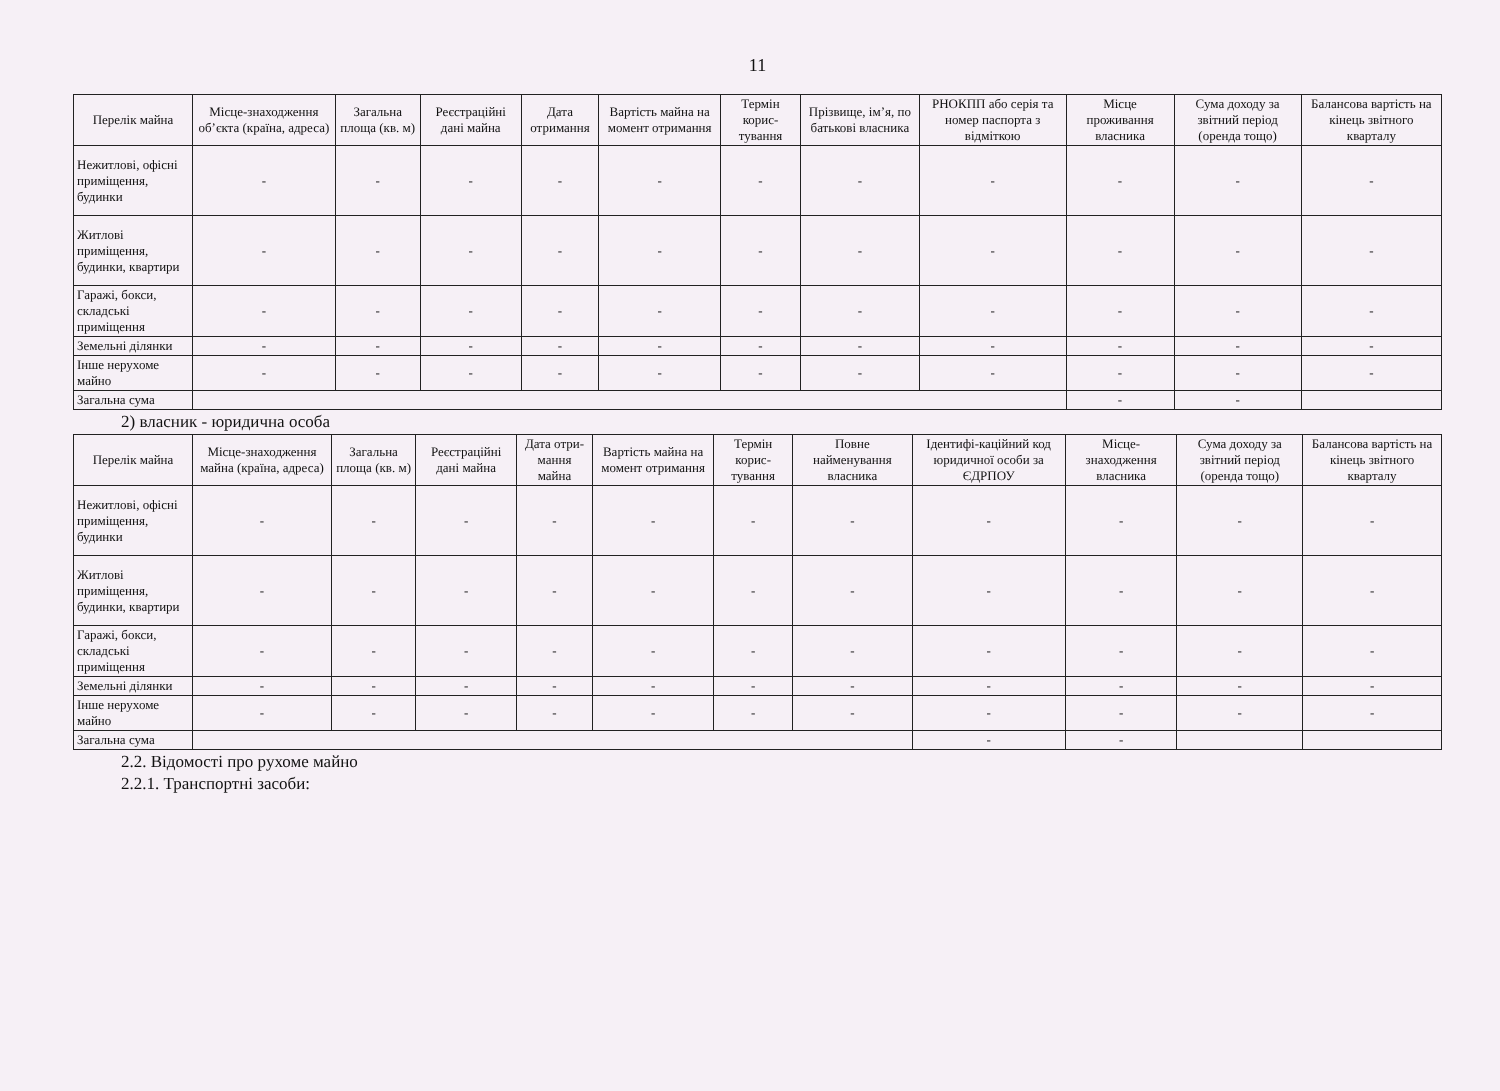11
| Перелік майна | Місце-знаходження об’єкта (країна, адреса) | Загальна площа (кв. м) | Реєстраційні дані майна | Дата отримання | Вартість майна на момент отримання | Термін корис-тування | Прізвище, ім’я, по батькові власника | РНОКПП або серія та номер паспорта з відміткою | Місце проживання власника | Сума доходу за звітний період (оренда тощо) | Балансова вартість на кінець звітного кварталу |
| --- | --- | --- | --- | --- | --- | --- | --- | --- | --- | --- | --- |
| Нежитлові, офісні приміщення, будинки | - | - | - | - | - | - | - | - | - | - | - |
| Житлові приміщення, будинки, квартири | - | - | - | - | - | - | - | - | - | - | - |
| Гаражі, бокси, складські приміщення | - | - | - | - | - | - | - | - | - | - | - |
| Земельні ділянки | - | - | - | - | - | - | - | - | - | - | - |
| Інше нерухоме майно | - | - | - | - | - | - | - | - | - | - | - |
| Загальна сума | | | | | | | | | - | - | |
2) власник - юридична особа
| Перелік майна | Місце-знаходження майна (країна, адреса) | Загальна площа (кв. м) | Реєстраційні дані майна | Дата отри-мання майна | Вартість майна на момент отримання | Термін корис-тування | Повне найменування власника | Ідентифі-каційний код юридичної особи за ЄДРПОУ | Місце-знаходження власника | Сума доходу за звітний період (оренда тощо) | Балансова вартість на кінець звітного кварталу |
| --- | --- | --- | --- | --- | --- | --- | --- | --- | --- | --- | --- |
| Нежитлові, офісні приміщення, будинки | - | - | - | - | - | - | - | - | - | - | - |
| Житлові приміщення, будинки, квартири | - | - | - | - | - | - | - | - | - | - | - |
| Гаражі, бокси, складські приміщення | - | - | - | - | - | - | - | - | - | - | - |
| Земельні ділянки | - | - | - | - | - | - | - | - | - | - | - |
| Інше нерухоме майно | - | - | - | - | - | - | - | - | - | - | - |
| Загальна сума | | | | | | | | - | - | | |
2.2. Відомості про рухоме майно
2.2.1. Транспортні засоби: